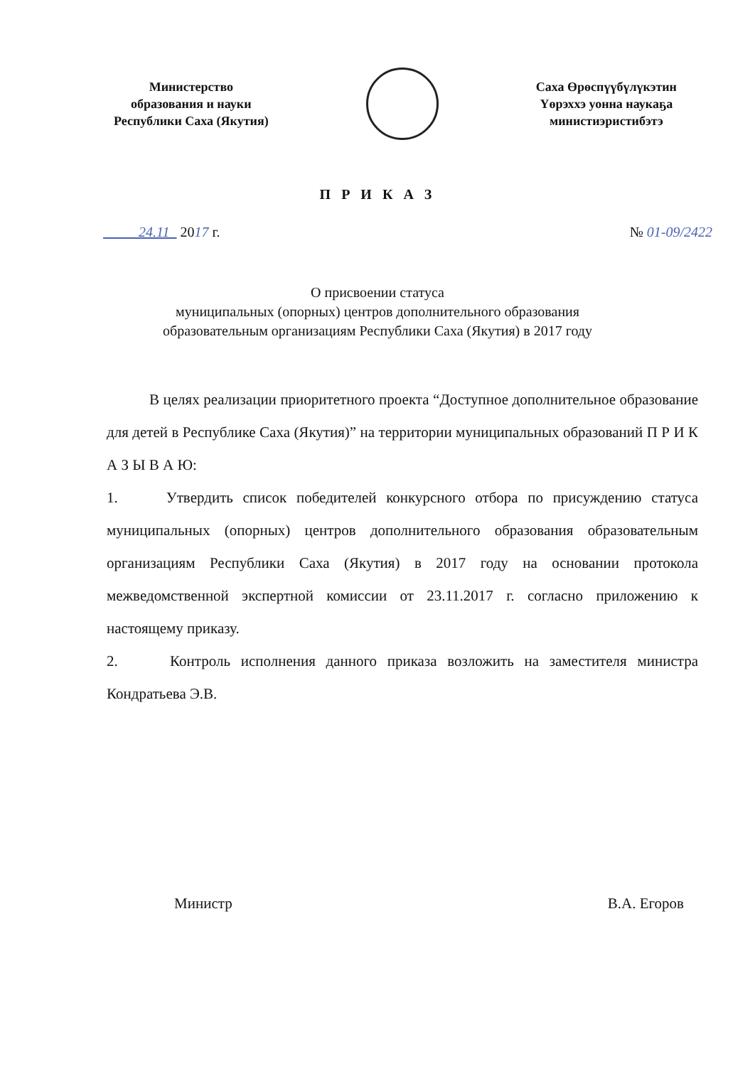Министерство
образования и науки
Республики Саха (Якутия)
Саха Өрөспүүбүлүкэтин
Үөрэххэ уонна наукаҕа
министиэристибэтэ
П Р И К А З
24.11 2017 г. № 01-09/2422
О присвоении статуса
муниципальных (опорных) центров дополнительного образования
образовательным организациям Республики Саха (Якутия) в 2017 году
В целях реализации приоритетного проекта “Доступное дополнительное образование для детей в Республике Саха (Якутия)” на территории муниципальных образований П Р И К А З Ы В А Ю:
1. Утвердить список победителей конкурсного отбора по присуждению статуса муниципальных (опорных) центров дополнительного образования образовательным организациям Республики Саха (Якутия) в 2017 году на основании протокола межведомственной экспертной комиссии от 23.11.2017 г. согласно приложению к настоящему приказу.
2. Контроль исполнения данного приказа возложить на заместителя министра Кондратьева Э.В.
Министр В.А. Егоров